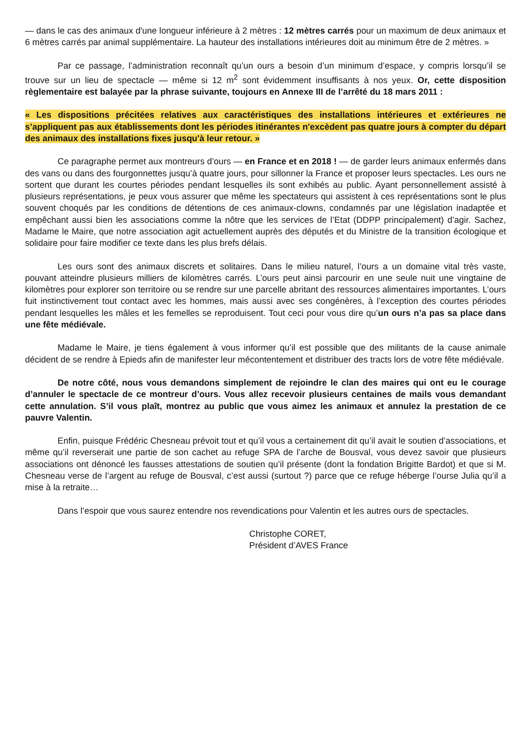— dans le cas des animaux d'une longueur inférieure à 2 mètres : 12 mètres carrés pour un maximum de deux animaux et 6 mètres carrés par animal supplémentaire. La hauteur des installations intérieures doit au minimum être de 2 mètres. »
Par ce passage, l’administration reconnaît qu’un ours a besoin d’un minimum d’espace, y compris lorsqu’il se trouve sur un lieu de spectacle — même si 12 m<sup>2</sup> sont évidemment insuffisants à nos yeux. Or, cette disposition règlementaire est balayée par la phrase suivante, toujours en Annexe III de l’arrêté du 18 mars 2011 :
« Les dispositions précitées relatives aux caractéristiques des installations intérieures et extérieures ne s’appliquent pas aux établissements dont les périodes itinérantes n'excèdent pas quatre jours à compter du départ des animaux des installations fixes jusqu'à leur retour. »
Ce paragraphe permet aux montreurs d’ours — en France et en 2018 ! — de garder leurs animaux enfermés dans des vans ou dans des fourgonnettes jusqu’à quatre jours, pour sillonner la France et proposer leurs spectacles. Les ours ne sortent que durant les courtes périodes pendant lesquelles ils sont exhibés au public. Ayant personnellement assisté à plusieurs représentations, je peux vous assurer que même les spectateurs qui assistent à ces représentations sont le plus souvent choqués par les conditions de détentions de ces animaux-clowns, condamnés par une législation inadaptée et empêchant aussi bien les associations comme la nôtre que les services de l’Etat (DDPP principalement) d’agir. Sachez, Madame le Maire, que notre association agit actuellement auprès des députés et du Ministre de la transition écologique et solidaire pour faire modifier ce texte dans les plus brefs délais.
Les ours sont des animaux discrets et solitaires. Dans le milieu naturel, l’ours a un domaine vital très vaste, pouvant atteindre plusieurs milliers de kilomètres carrés. L’ours peut ainsi parcourir en une seule nuit une vingtaine de kilomètres pour explorer son territoire ou se rendre sur une parcelle abritant des ressources alimentaires importantes. L’ours fuit instinctivement tout contact avec les hommes, mais aussi avec ses congénères, à l’exception des courtes périodes pendant lesquelles les mâles et les femelles se reproduisent. Tout ceci pour vous dire qu’un ours n’a pas sa place dans une fête médiévale.
Madame le Maire, je tiens également à vous informer qu’il est possible que des militants de la cause animale décident de se rendre à Epieds afin de manifester leur mécontentement et distribuer des tracts lors de votre fête médiévale.
De notre côté, nous vous demandons simplement de rejoindre le clan des maires qui ont eu le courage d’annuler le spectacle de ce montreur d’ours. Vous allez recevoir plusieurs centaines de mails vous demandant cette annulation. S’il vous plaît, montrez au public que vous aimez les animaux et annulez la prestation de ce pauvre Valentin.
Enfin, puisque Frédéric Chesneau prévoit tout et qu’il vous a certainement dit qu’il avait le soutien d’associations, et même qu’il reverserait une partie de son cachet au refuge SPA de l’arche de Bousval, vous devez savoir que plusieurs associations ont dénoncé les fausses attestations de soutien qu’il présente (dont la fondation Brigitte Bardot) et que si M. Chesneau verse de l’argent au refuge de Bousval, c’est aussi (surtout ?) parce que ce refuge héberge l’ourse Julia qu’il a mise à la retraite…
Dans l’espoir que vous saurez entendre nos revendications pour Valentin et les autres ours de spectacles.
Christophe CORET,
Président d’AVES France